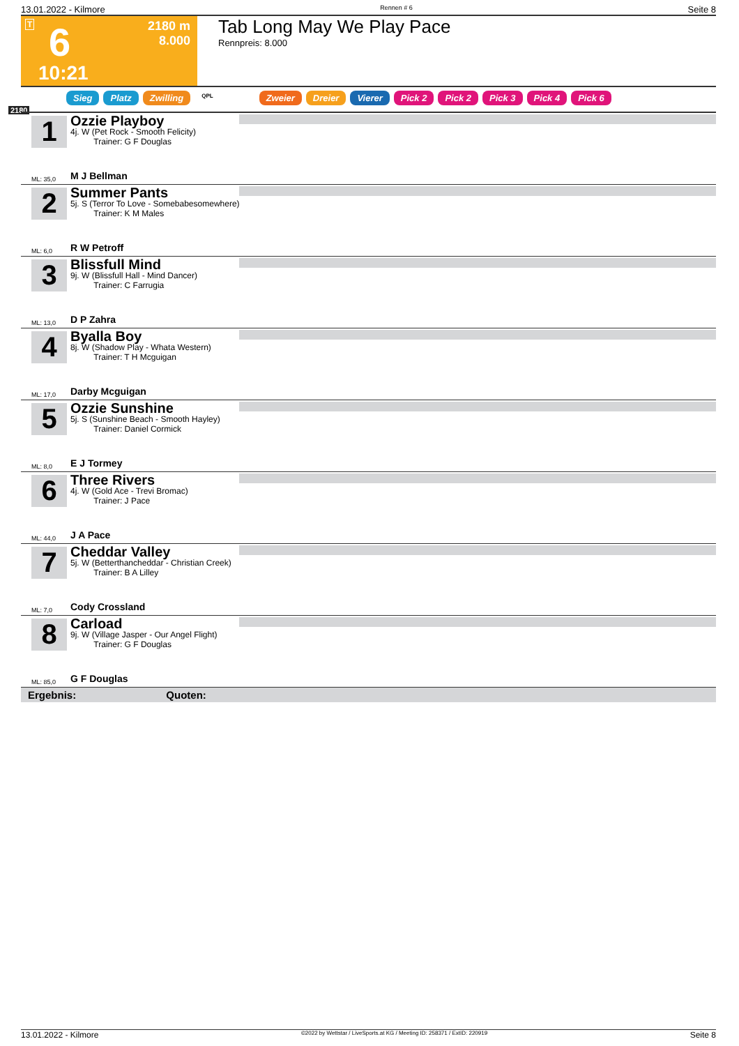13.01.2022 - Kilmore Rennen # 6 Seite 8
T 6 2180 m
8.000
10:21
Tab Long May We Play Pace
Rennpreis: 8.000
Sieg Platz Zwilling QPL Zweier Dreier Vierer Pick 2 Pick 2 Pick 3 Pick 4 Pick 6
2180
1
Ozzie Playboy
4j. W (Pet Rock - Smooth Felicity)
Trainer: G F Douglas
ML: 35,0 M J Bellman
2
Summer Pants
5j. S (Terror To Love - Somebabesomewhere)
Trainer: K M Males
ML: 6,0 R W Petroff
3
Blissfull Mind
9j. W (Blissfull Hall - Mind Dancer)
Trainer: C Farrugia
ML: 13,0 D P Zahra
4
Byalla Boy
8j. W (Shadow Play - Whata Western)
Trainer: T H Mcguigan
ML: 17,0 Darby Mcguigan
5
Ozzie Sunshine
5j. S (Sunshine Beach - Smooth Hayley)
Trainer: Daniel Cormick
ML: 8,0 E J Tormey
6
Three Rivers
4j. W (Gold Ace - Trevi Bromac)
Trainer: J Pace
ML: 44,0 J A Pace
7
Cheddar Valley
5j. W (Betterthancheddar - Christian Creek)
Trainer: B A Lilley
ML: 7,0 Cody Crossland
8
Carload
9j. W (Village Jasper - Our Angel Flight)
Trainer: G F Douglas
ML: 85,0 G F Douglas
Ergebnis: Quoten:
13.01.2022 - Kilmore ©2022 by Wettstar / LiveSports.at KG / Meeting ID: 258371 / ExtID: 220919 Seite 8